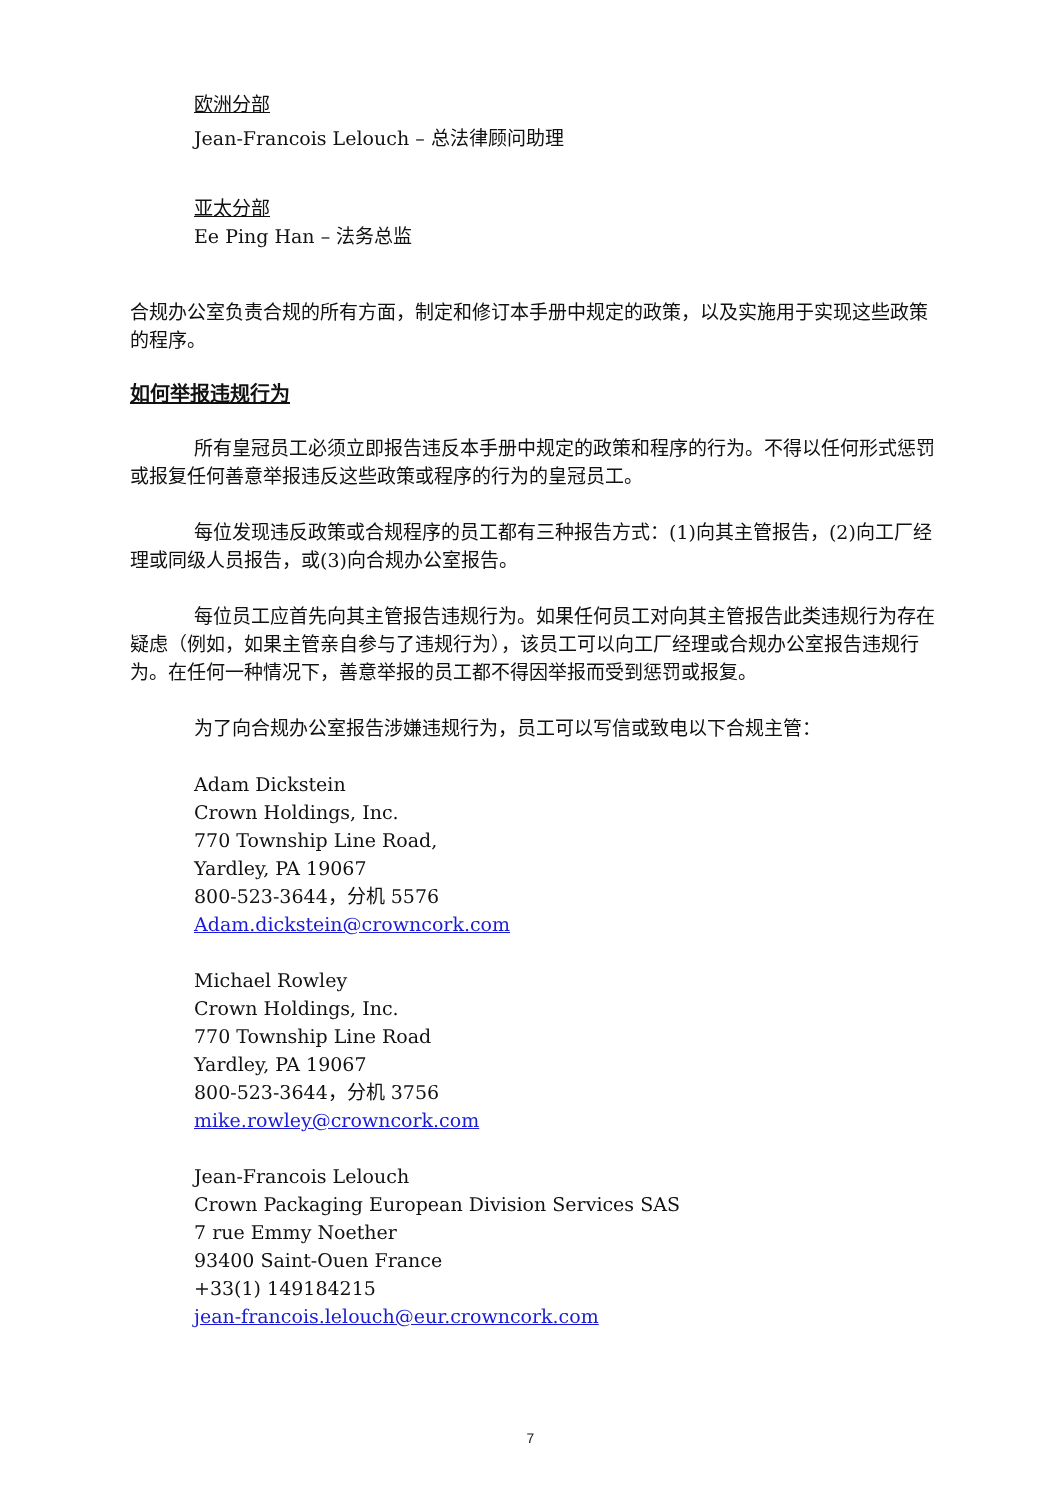欧洲分部
Jean-Francois Lelouch – 总法律顾问助理
亚太分部
Ee Ping Han – 法务总监
合规办公室负责合规的所有方面，制定和修订本手册中规定的政策，以及实施用于实现这些政策的程序。
如何举报违规行为
所有皇冠员工必须立即报告违反本手册中规定的政策和程序的行为。不得以任何形式惩罚或报复任何善意举报违反这些政策或程序的行为的皇冠员工。
每位发现违反政策或合规程序的员工都有三种报告方式：(1)向其主管报告，(2)向工厂经理或同级人员报告，或(3)向合规办公室报告。
每位员工应首先向其主管报告违规行为。如果任何员工对向其主管报告此类违规行为存在疑虑（例如，如果主管亲自参与了违规行为），该员工可以向工厂经理或合规办公室报告违规行为。在任何一种情况下，善意举报的员工都不得因举报而受到惩罚或报复。
为了向合规办公室报告涉嫌违规行为，员工可以写信或致电以下合规主管：
Adam Dickstein
Crown Holdings, Inc.
770 Township Line Road,
Yardley, PA 19067
800-523-3644，分机 5576
Adam.dickstein@crowncork.com
Michael Rowley
Crown Holdings, Inc.
770 Township Line Road
Yardley, PA 19067
800-523-3644，分机 3756
mike.rowley@crowncork.com
Jean-Francois Lelouch
Crown Packaging European Division Services SAS
7 rue Emmy Noether
93400 Saint-Ouen France
+33(1) 149184215
jean-francois.lelouch@eur.crowncork.com
7